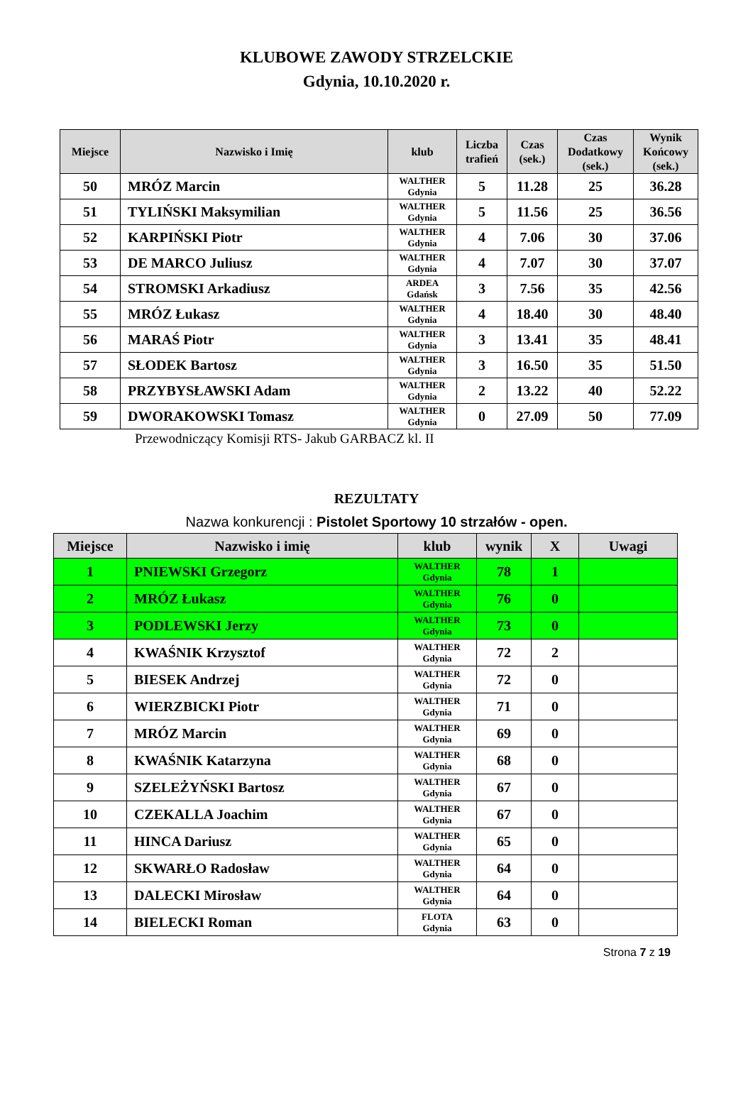KLUBOWE ZAWODY STRZELCKIE
Gdynia, 10.10.2020 r.
| Miejsce | Nazwisko i Imię | klub | Liczba trafień | Czas (sek.) | Czas Dodatkowy (sek.) | Wynik Końcowy (sek.) |
| --- | --- | --- | --- | --- | --- | --- |
| 50 | MRÓZ Marcin | WALTHER Gdynia | 5 | 11.28 | 25 | 36.28 |
| 51 | TYLIŃSKI Maksymilian | WALTHER Gdynia | 5 | 11.56 | 25 | 36.56 |
| 52 | KARPIŃSKI Piotr | WALTHER Gdynia | 4 | 7.06 | 30 | 37.06 |
| 53 | DE MARCO Juliusz | WALTHER Gdynia | 4 | 7.07 | 30 | 37.07 |
| 54 | STROMSKI Arkadiusz | ARDEA Gdańsk | 3 | 7.56 | 35 | 42.56 |
| 55 | MRÓZ Łukasz | WALTHER Gdynia | 4 | 18.40 | 30 | 48.40 |
| 56 | MARAŚ Piotr | WALTHER Gdynia | 3 | 13.41 | 35 | 48.41 |
| 57 | SŁODEK Bartosz | WALTHER Gdynia | 3 | 16.50 | 35 | 51.50 |
| 58 | PRZYBYSŁAWSKI Adam | WALTHER Gdynia | 2 | 13.22 | 40 | 52.22 |
| 59 | DWORAKOWSKI Tomasz | WALTHER Gdynia | 0 | 27.09 | 50 | 77.09 |
Przewodniczący Komisji RTS- Jakub GARBACZ kl. II
REZULTATY
Nazwa konkurencji : Pistolet Sportowy 10 strzałów - open.
| Miejsce | Nazwisko i imię | klub | wynik | X | Uwagi |
| --- | --- | --- | --- | --- | --- |
| 1 | PNIEWSKI Grzegorz | WALTHER Gdynia | 78 | 1 | |
| 2 | MRÓZ Łukasz | WALTHER Gdynia | 76 | 0 | |
| 3 | PODLEWSKI Jerzy | WALTHER Gdynia | 73 | 0 | |
| 4 | KWAŚNIK Krzysztof | WALTHER Gdynia | 72 | 2 | |
| 5 | BIESEK Andrzej | WALTHER Gdynia | 72 | 0 | |
| 6 | WIERZBICKI Piotr | WALTHER Gdynia | 71 | 0 | |
| 7 | MRÓZ Marcin | WALTHER Gdynia | 69 | 0 | |
| 8 | KWAŚNIK Katarzyna | WALTHER Gdynia | 68 | 0 | |
| 9 | SZELEŻYŃSKI Bartosz | WALTHER Gdynia | 67 | 0 | |
| 10 | CZEKALLA Joachim | WALTHER Gdynia | 67 | 0 | |
| 11 | HINCA Dariusz | WALTHER Gdynia | 65 | 0 | |
| 12 | SKWARŁO Radosław | WALTHER Gdynia | 64 | 0 | |
| 13 | DALECKI Mirosław | WALTHER Gdynia | 64 | 0 | |
| 14 | BIELECKI Roman | FLOTA Gdynia | 63 | 0 | |
Strona 7 z 19